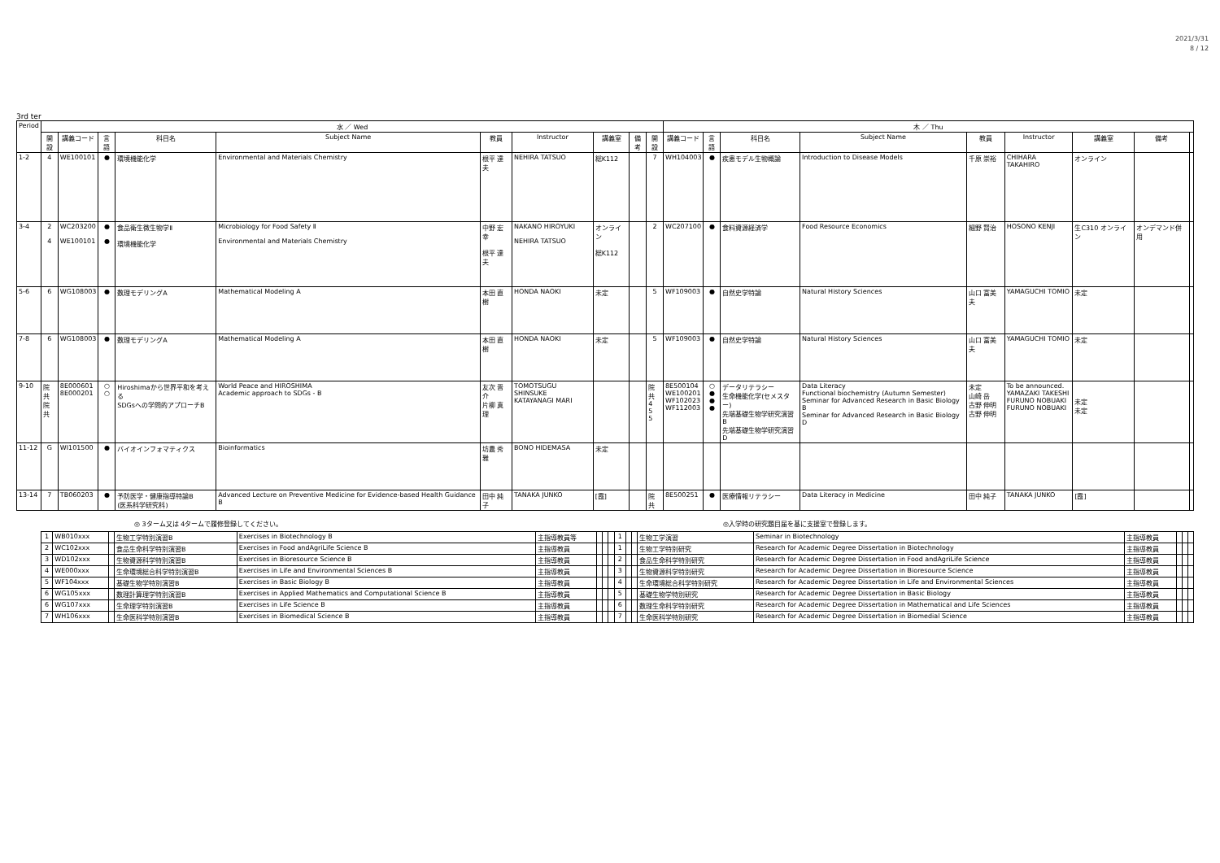2021/3/31
8 / 12
3rd ter
| Period | 水 ／ Wed | | | | | | | | | | 木 ／ Thu | | | | | | | | |
| --- | --- | --- | --- | --- | --- | --- | --- | --- | --- | --- | --- | --- | --- | --- | --- | --- | --- | --- | --- |
| | 開設 | 講義コード | 言語 | 科目名 | Subject Name | 教員 | Instructor | 講義室 | 備考 | 開設 | 講義コード | 言語 | 科目名 | Subject Name | 教員 | Instructor | 講義室 | 備考 | |
| 1-2 | 4 | WE100101 | ● | 環境機能化学 | Environmental and Materials Chemistry | 根平 達夫 | NEHIRA TATSUO | 総K112 | | 7 | WH104003 | ● | 疾患モデル生物概論 | Introduction to Disease Models | 千原 崇裕 | CHIHARA TAKAHIRO | オンライン | | |
| 3-4 | 2 4 | WC203200 WE100101 | ● ● | 食品衛生微生物学Ⅱ 環境機能化学 | Microbiology for Food Safety Ⅱ Environmental and Materials Chemistry | 中野 宏幸 根平 達夫 | NAKANO HIROYUKI NEHIRA TATSUO | オンライン 総K112 | | 2 | WC207100 | ● | 食料資源経済学 | Food Resource Economics | 細野 賢治 | HOSONO KENJI | 生C310 オンライン | オンデマンド併用 | |
| 5-6 | 6 | WG108003 | ● | 数理モデリングA | Mathematical Modeling A | 本田 直樹 | HONDA NAOKI | 未定 | | 5 | WF109003 | ● | 自然史学特論 | Natural History Sciences | 山口 富美夫 | YAMAGUCHI TOMIO | 未定 | | |
| 7-8 | 6 | WG108003 | ● | 数理モデリングA | Mathematical Modeling A | 本田 直樹 | HONDA NAOKI | 未定 | | 5 | WF109003 | ● | 自然史学特論 | Natural History Sciences | 山口 富美夫 | YAMAGUCHI TOMIO | 未定 | | |
| 9-10 | 院共 院共 | 8E000601 8E000201 | ○ ○ | Hiroshimaから世界平和を考える SDGsへの学問的アプローチB | World Peace and HIROSHIMA Academic approach to SDGs - B | 友次 晋介 片柳 真理 | TOMOTSUGU SHINSUKE KATAYANAGI MARI | | | 院共 4 5 5 | 8E500104 WE100201 WF102023 WF112003 | ○ ● ● ● | データリテラシー 生命機能化学(セメスター) 先端基礎生物学研究演習B 先端基礎生物学研究演習D | Data Literacy Functional biochemistry (Autumn Semester) Seminar for Advanced Research in Basic Biology B Seminar for Advanced Research in Basic Biology D | 未定 山崎 岳 古野 伸明 古野 伸明 | To be announced. YAMAZAKI TAKESHI FURUNO NOBUAKI FURUNO NOBUAKI | 未定 未定 | | |
| 11-12 | G | WI101500 | ● | バイオインフォマティクス | Bioinformatics | 坊農 秀雅 | BONO HIDEMASA | 未定 | | | | | | | | | | | |
| 13-14 | 7 | TB060203 | ● | 予防医学・健康指導特論B (医系科学研究科) | Advanced Lecture on Preventive Medicine for Evidence-based Health Guidance B | 田中 純子 | TANAKA JUNKO | [霞] | | 院共 | 8E500251 | ● | 医療情報リテラシー | Data Literacy in Medicine | 田中 純子 | TANAKA JUNKO | [霞] | | |
◎ 3ターム又は 4タームで履修登録してください。
◎入学時の研究題目届を基に支援室で登録します。
| 1 | WB010xxx | | 生物工学特別演習B | Exercises in Biotechnology B | 主指導教員等 | | | | 1 | | | 生物工学演習 | Seminar in Biotechnology | 主指導教員 | | | |
| 2 | WC102xxx | | 食品生命科学特別演習B | Exercises in Food andAgriLife Science B | 主指導教員 | | | | 1 | | | 生物工学特別研究 | Research for Academic Degree Dissertation in Biotechnology | 主指導教員 | | | |
| 3 | WD102xxx | | 生物資源科学特別演習B | Exercises in Bioresource Science B | 主指導教員 | | | | 2 | | | 食品生命科学特別研究 | Research for Academic Degree Dissertation in Food andAgriLife Science | 主指導教員 | | | |
| 4 | WE000xxx | | 生命環境総合科学特別演習B | Exercises in Life and Environmental Sciences B | 主指導教員 | | | | 3 | | | 生物資源科学特別研究 | Research for Academic Degree Dissertation in Bioresource Science | 主指導教員 | | | |
| 5 | WF104xxx | | 基礎生物学特別演習B | Exercises in Basic Biology B | 主指導教員 | | | | 4 | | | 生命環境総合科学特別研究 | Research for Academic Degree Dissertation in Life and Environmental Sciences | 主指導教員 | | | |
| 6 | WG105xxx | | 数理計算理学特別演習B | Exercises in Applied Mathematics and Computational Science B | 主指導教員 | | | | 5 | | | 基礎生物学特別研究 | Research for Academic Degree Dissertation in Basic Biology | 主指導教員 | | | |
| 6 | WG107xxx | | 生命理学特別演習B | Exercises in Life Science B | 主指導教員 | | | | 6 | | | 数理生命科学特別研究 | Research for Academic Degree Dissertation in Mathematical and Life Sciences | 主指導教員 | | | |
| 7 | WH106xxx | | 生命医科学特別演習B | Exercises in Biomedical Science B | 主指導教員 | | | | 7 | | | 生命医科学特別研究 | Research for Academic Degree Dissertation in Biomedial Science | 主指導教員 | | | |